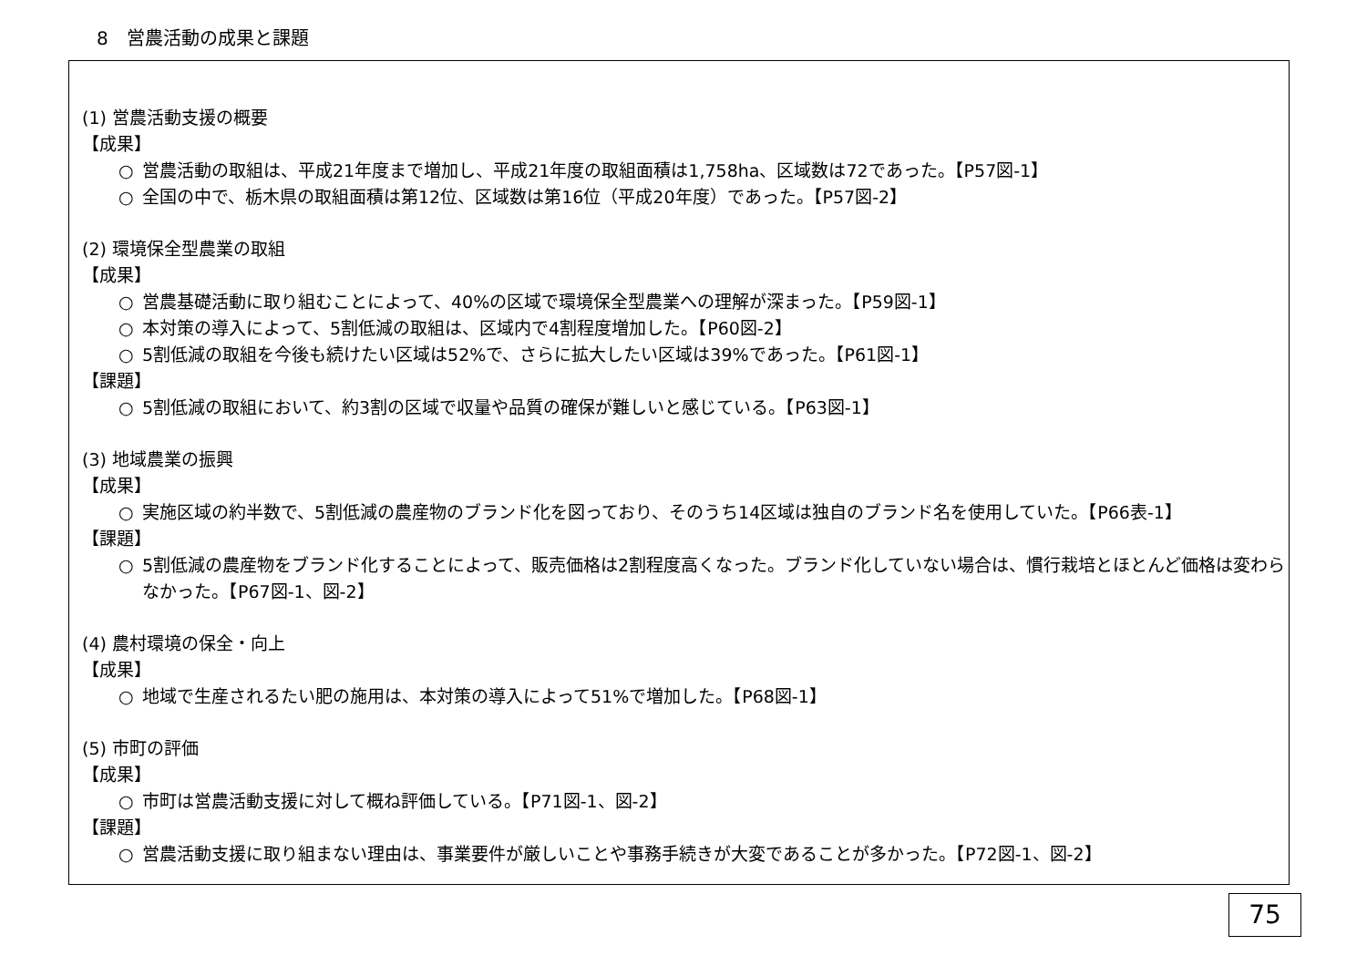8　営農活動の成果と課題
(1) 営農活動支援の概要
【成果】
○ 営農活動の取組は、平成21年度まで増加し、平成21年度の取組面積は1,758ha、区域数は72であった。【P57図-1】
○ 全国の中で、栃木県の取組面積は第12位、区域数は第16位（平成20年度）であった。【P57図-2】
(2) 環境保全型農業の取組
【成果】
○ 営農基礎活動に取り組むことによって、40%の区域で環境保全型農業への理解が深まった。【P59図-1】
○ 本対策の導入によって、5割低減の取組は、区域内で4割程度増加した。【P60図-2】
○ 5割低減の取組を今後も続けたい区域は52%で、さらに拡大したい区域は39%であった。【P61図-1】
【課題】
○ 5割低減の取組において、約3割の区域で収量や品質の確保が難しいと感じている。【P63図-1】
(3) 地域農業の振興
【成果】
○ 実施区域の約半数で、5割低減の農産物のブランド化を図っており、そのうち14区域は独自のブランド名を使用していた。【P66表-1】
【課題】
○ 5割低減の農産物をブランド化することによって、販売価格は2割程度高くなった。ブランド化していない場合は、慣行栽培とほとんど価格は変わらなかった。【P67図-1、図-2】
(4) 農村環境の保全・向上
【成果】
○ 地域で生産されるたい肥の施用は、本対策の導入によって51%で増加した。【P68図-1】
(5) 市町の評価
【成果】
○ 市町は営農活動支援に対して概ね評価している。【P71図-1、図-2】
【課題】
○ 営農活動支援に取り組まない理由は、事業要件が厳しいことや事務手続きが大変であることが多かった。【P72図-1、図-2】
75